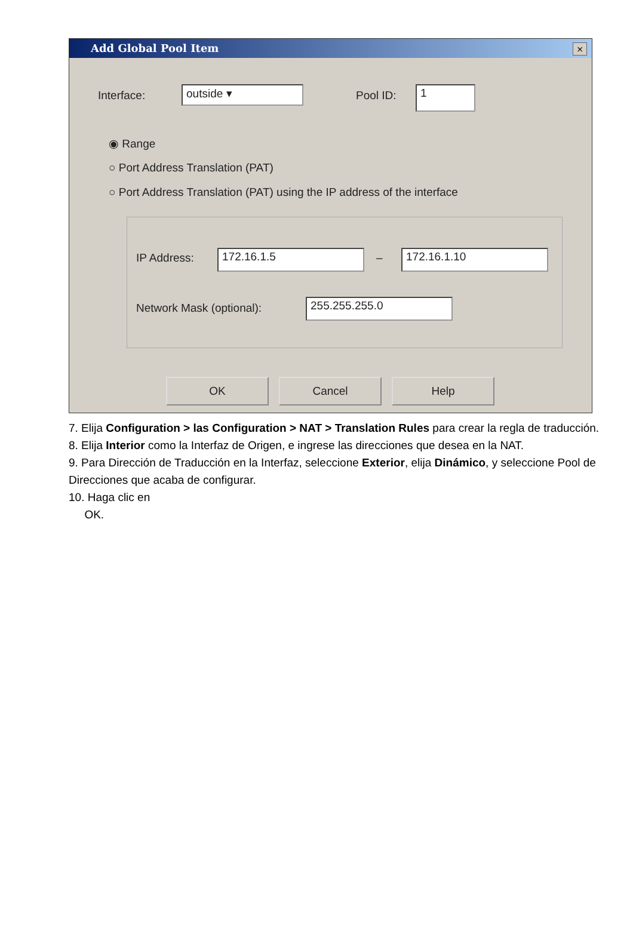Add Global Pool Item
×
Interface: outside ▾ Pool ID: 1
◉ Range
○ Port Address Translation (PAT)
○ Port Address Translation (PAT) using the IP address of the interface
IP Address: 172.16.1.5 – 172.16.1.10
Network Mask (optional): 255.255.255.0
OK Cancel Help
7. Elija Configuration > las Configuration > NAT > Translation Rules para crear la regla de traducción.
8. Elija Interior como la Interfaz de Origen, e ingrese las direcciones que desea en la NAT.
9. Para Dirección de Traducción en la Interfaz, seleccione Exterior, elija Dinámico, y seleccione Pool de Direcciones que acaba de configurar.
10. Haga clic en
OK.